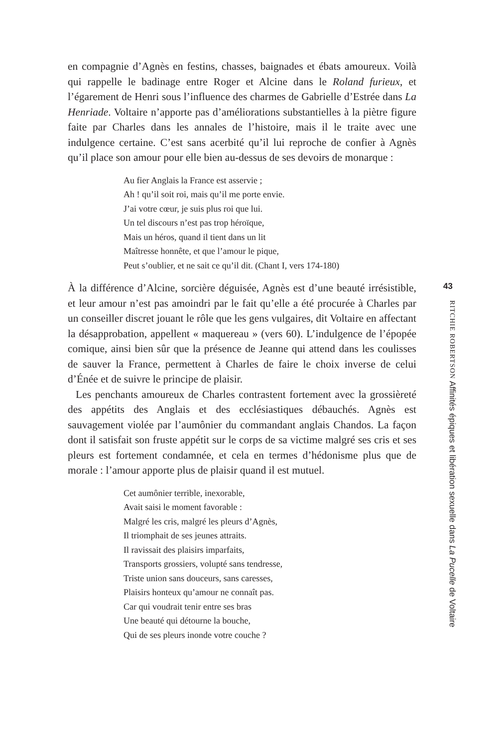en compagnie d’Agnès en festins, chasses, baignades et ébats amoureux. Voilà qui rappelle le badinage entre Roger et Alcine dans le Roland furieux, et l’égarement de Henri sous l’influence des charmes de Gabrielle d’Estrée dans La Henriade. Voltaire n’apporte pas d’améliorations substantielles à la piètre figure faite par Charles dans les annales de l’histoire, mais il le traite avec une indulgence certaine. C’est sans acerbité qu’il lui reproche de confier à Agnès qu’il place son amour pour elle bien au-dessus de ses devoirs de monarque :
Au fier Anglais la France est asservie ;
Ah ! qu’il soit roi, mais qu’il me porte envie.
J’ai votre cœur, je suis plus roi que lui.
Un tel discours n’est pas trop héroïque,
Mais un héros, quand il tient dans un lit
Maîtresse honnête, et que l’amour le pique,
Peut s’oublier, et ne sait ce qu’il dit. (Chant I, vers 174-180)
À la différence d’Alcine, sorcière déguisée, Agnès est d’une beauté irrésistible, et leur amour n’est pas amoindri par le fait qu’elle a été procurée à Charles par un conseiller discret jouant le rôle que les gens vulgaires, dit Voltaire en affectant la désapprobation, appellent « maquereau » (vers 60). L’indulgence de l’épopée comique, ainsi bien sûr que la présence de Jeanne qui attend dans les coulisses de sauver la France, permettent à Charles de faire le choix inverse de celui d’Énée et de suivre le principe de plaisir.
Les penchants amoureux de Charles contrastent fortement avec la grossièreté des appétits des Anglais et des ecclésiastiques débauchés. Agnès est sauvagement violée par l’aumônier du commandant anglais Chandos. La façon dont il satisfait son fruste appétit sur le corps de sa victime malgré ses cris et ses pleurs est fortement condamnée, et cela en termes d’hédonisme plus que de morale : l’amour apporte plus de plaisir quand il est mutuel.
Cet aumônier terrible, inexorable,
Avait saisi le moment favorable :
Malgré les cris, malgré les pleurs d’Agnès,
Il triomphait de ses jeunes attraits.
Il ravissait des plaisirs imparfaits,
Transports grossiers, volupté sans tendresse,
Triste union sans douceurs, sans caresses,
Plaisirs honteux qu’amour ne connaît pas.
Car qui voudrait tenir entre ses bras
Une beauté qui détourne la bouche,
Qui de ses pleurs inonde votre couche ?
43
RITCHIE ROBERTSON Affinités épiques et libération sexuelle dans La Pucelle de Voltaire